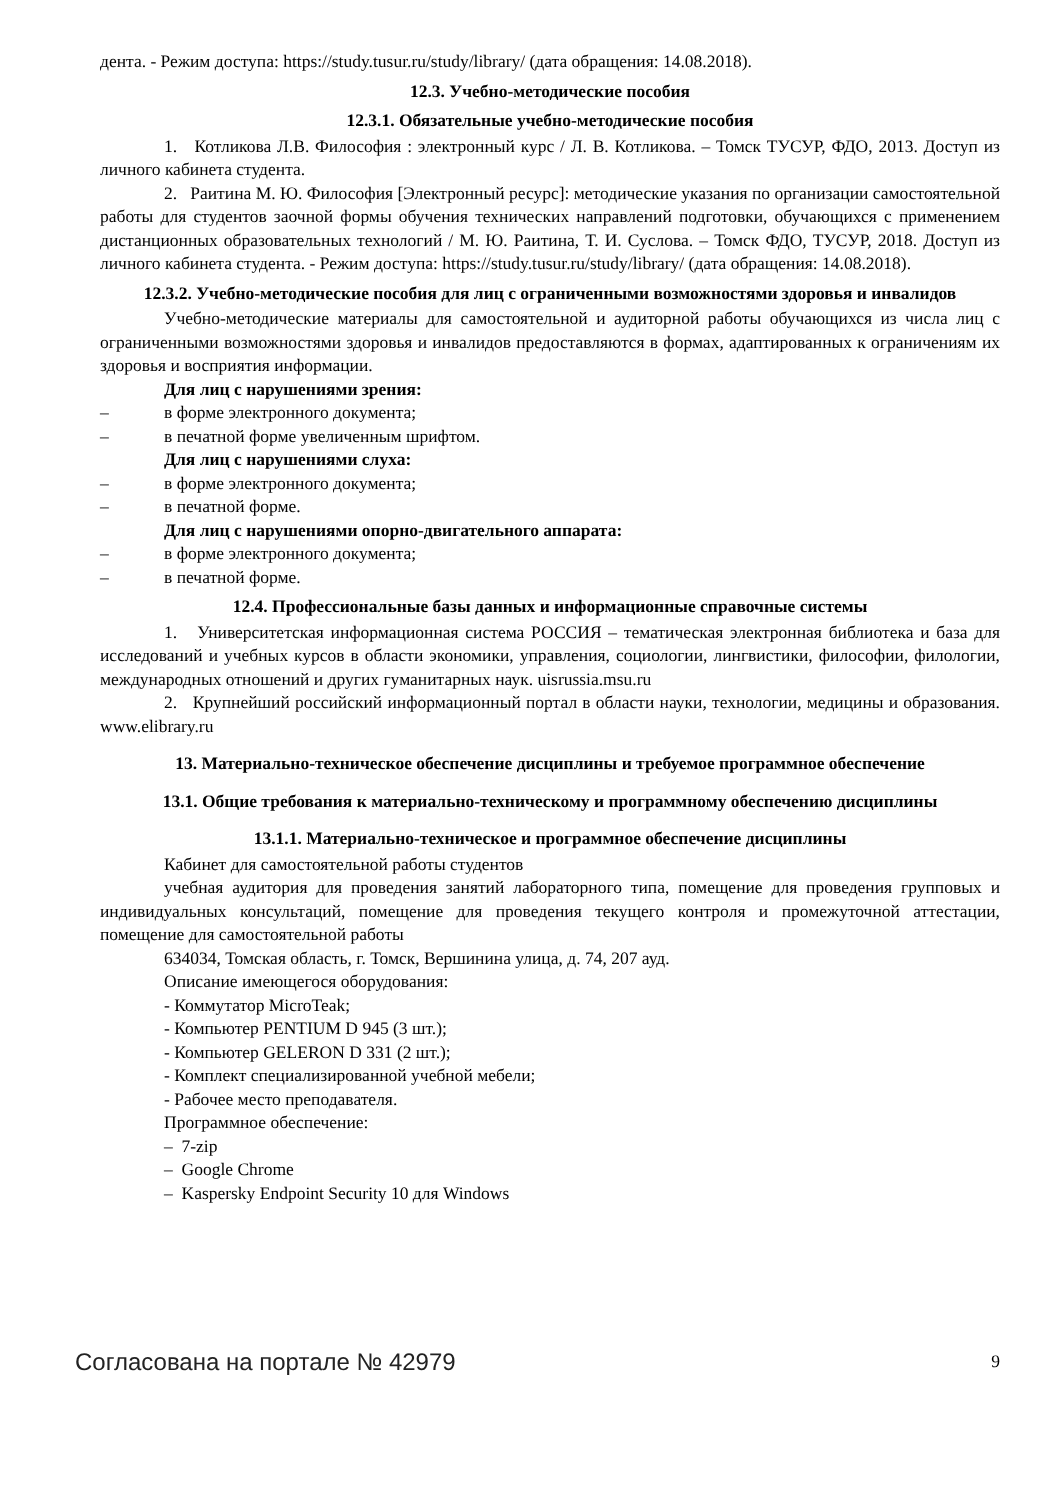дента. - Режим доступа: https://study.tusur.ru/study/library/ (дата обращения: 14.08.2018).
12.3. Учебно-методические пособия
12.3.1. Обязательные учебно-методические пособия
1. Котликова Л.В. Философия : электронный курс / Л. В. Котликова. – Томск ТУСУР, ФДО, 2013. Доступ из личного кабинета студента.
2. Раитина М. Ю. Философия [Электронный ресурс]: методические указания по организации самостоятельной работы для студентов заочной формы обучения технических направлений подготовки, обучающихся с применением дистанционных образовательных технологий / М. Ю. Раитина, Т. И. Суслова. – Томск ФДО, ТУСУР, 2018. Доступ из личного кабинета студента. - Режим доступа: https://study.tusur.ru/study/library/ (дата обращения: 14.08.2018).
12.3.2. Учебно-методические пособия для лиц с ограниченными возможностями здоровья и инвалидов
Учебно-методические материалы для самостоятельной и аудиторной работы обучающихся из числа лиц с ограниченными возможностями здоровья и инвалидов предоставляются в формах, адаптированных к ограничениям их здоровья и восприятия информации.
Для лиц с нарушениями зрения:
– в форме электронного документа;
– в печатной форме увеличенным шрифтом.
Для лиц с нарушениями слуха:
– в форме электронного документа;
– в печатной форме.
Для лиц с нарушениями опорно-двигательного аппарата:
– в форме электронного документа;
– в печатной форме.
12.4. Профессиональные базы данных и информационные справочные системы
1. Университетская информационная система РОССИЯ – тематическая электронная библиотека и база для исследований и учебных курсов в области экономики, управления, социологии, лингвистики, философии, филологии, международных отношений и других гуманитарных наук. uisrussia.msu.ru
2. Крупнейший российский информационный портал в области науки, технологии, медицины и образования. www.elibrary.ru
13. Материально-техническое обеспечение дисциплины и требуемое программное обеспечение
13.1. Общие требования к материально-техническому и программному обеспечению дисциплины
13.1.1. Материально-техническое и программное обеспечение дисциплины
Кабинет для самостоятельной работы студентов
учебная аудитория для проведения занятий лабораторного типа, помещение для проведения групповых и индивидуальных консультаций, помещение для проведения текущего контроля и промежуточной аттестации, помещение для самостоятельной работы
634034, Томская область, г. Томск, Вершинина улица, д. 74, 207 ауд.
Описание имеющегося оборудования:
- Коммутатор MicroTeak;
- Компьютер PENTIUM D 945 (3 шт.);
- Компьютер GELERON D 331 (2 шт.);
- Комплект специализированной учебной мебели;
- Рабочее место преподавателя.
Программное обеспечение:
– 7-zip
– Google Chrome
– Kaspersky Endpoint Security 10 для Windows
Согласована на портале № 42979 9